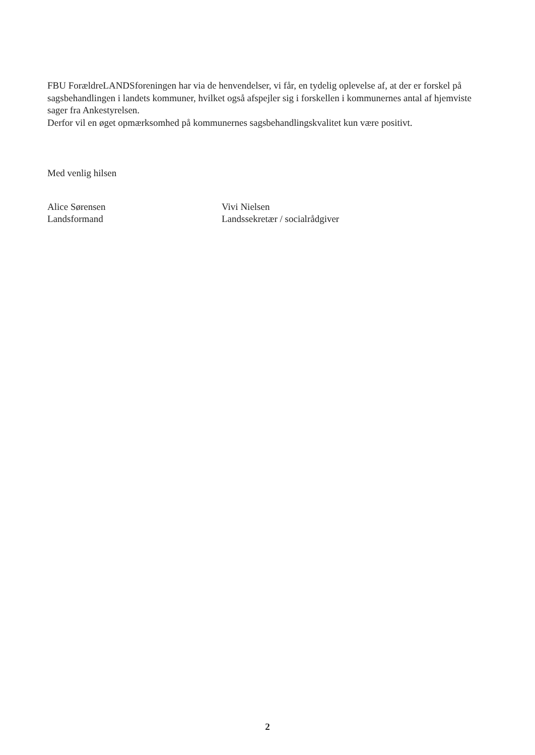FBU ForældreLANDSforeningen har via de henvendelser, vi får, en tydelig oplevelse af, at der er forskel på sagsbehandlingen i landets kommuner, hvilket også afspejler sig i forskellen i kommunernes antal af hjemviste sager fra Ankestyrelsen.
Derfor vil en øget opmærksomhed på kommunernes sagsbehandlingskvalitet kun være positivt.
Med venlig hilsen
Alice Sørensen
Landsformand
Vivi Nielsen
Landssekretær / socialrådgiver
2